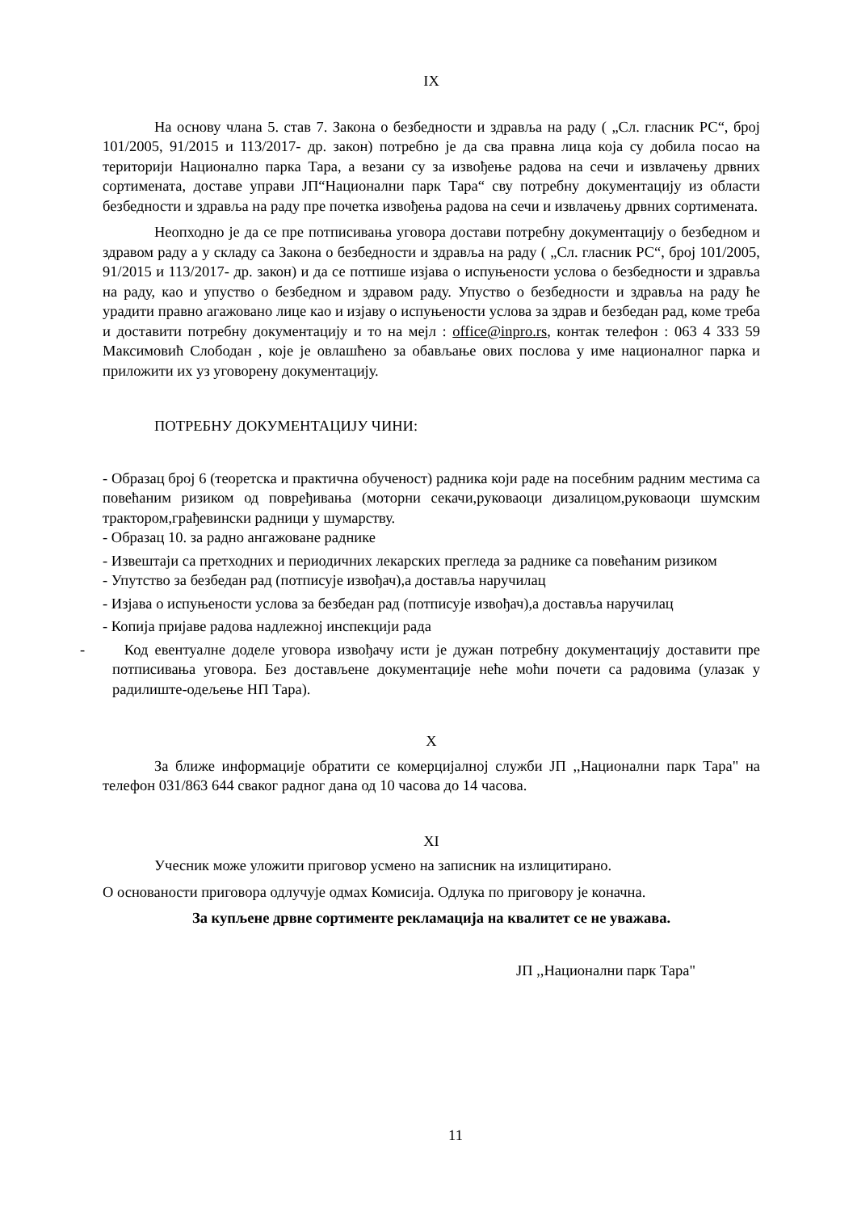IX
На основу члана 5. став 7. Закона о безбедности и здравља на раду ( „Сл. гласник РС“, број 101/2005, 91/2015 и 113/2017- др. закон) потребно је да сва правна лица која су добила посао на територији Национално парка Тара, а везани су за извођење радова на сечи и извлачењу дрвних сортимената, доставе управи ЈП“Национални парк Тара“ сву потребну документацију из области безбедности и здравља на раду пре почетка извођења радова на сечи и извлачењу дрвних сортимената.
Неопходно је да се пре потписивања уговора достави потребну документацију о безбедном и здравом раду а у складу са Закона о безбедности и здравља на раду ( „Сл. гласник РС“, број 101/2005, 91/2015 и 113/2017- др. закон) и да се потпише изјава о испуњености услова о безбедности и здравља на раду, као и упуство о безбедном и здравом раду. Упуство о безбедности и здравља на раду ће урадити правно агажовано лице као и изјаву о испуњености услова за здрав и безбедан рад, коме треба и доставити потребну документацију и то на мејл : office@inpro.rs, контак телефон : 063 4 333 59 Максимовић Слободан , које је овлашћено за обављање ових послова у име националног парка и приложити их уз уговорену документацију.
ПОТРЕБНУ ДОКУМЕНТАЦИЈУ ЧИНИ:
- Образац број 6 (теоретска и практична обученост) радника који раде на посебним радним местима са повећаним ризиком од повређивања (моторни секачи,руковаоци дизалицом,руковаоци шумским трактором,грађевински радници у шумарству.
- Образац 10. за радно ангажоване раднике
- Извештаји са претходних и периодичних лекарских прегледа за раднике са повећаним ризиком
- Упутство за безбедан рад (потписује извођач),а доставља наручилац
- Изјава о испуњености услова за безбедан рад (потписује извођач),а доставља наручилац
- Копија пријаве радова надлежној инспекцији рада
- Код евентуалне доделе уговора извођачу исти је дужан потребну документацију доставити пре потписивања уговора. Без достављене документације неће моћи почети са радовима (улазак у радилиште-одељење НП Тара).
X
За ближе информације обратити се комерцијалној служби ЈП ,,Национални парк Тара" на телефон 031/863 644 сваког радног дана од 10 часова до 14 часова.
XI
Учесник може уложити приговор усмено на записник на излицитирано.
О основаности приговора одлучује одмах Комисија. Одлука по приговору је коначна.
За купљене дрвне сортименте рекламација на квалитет се не уважава.
ЈП ,,Национални парк Тара"
11